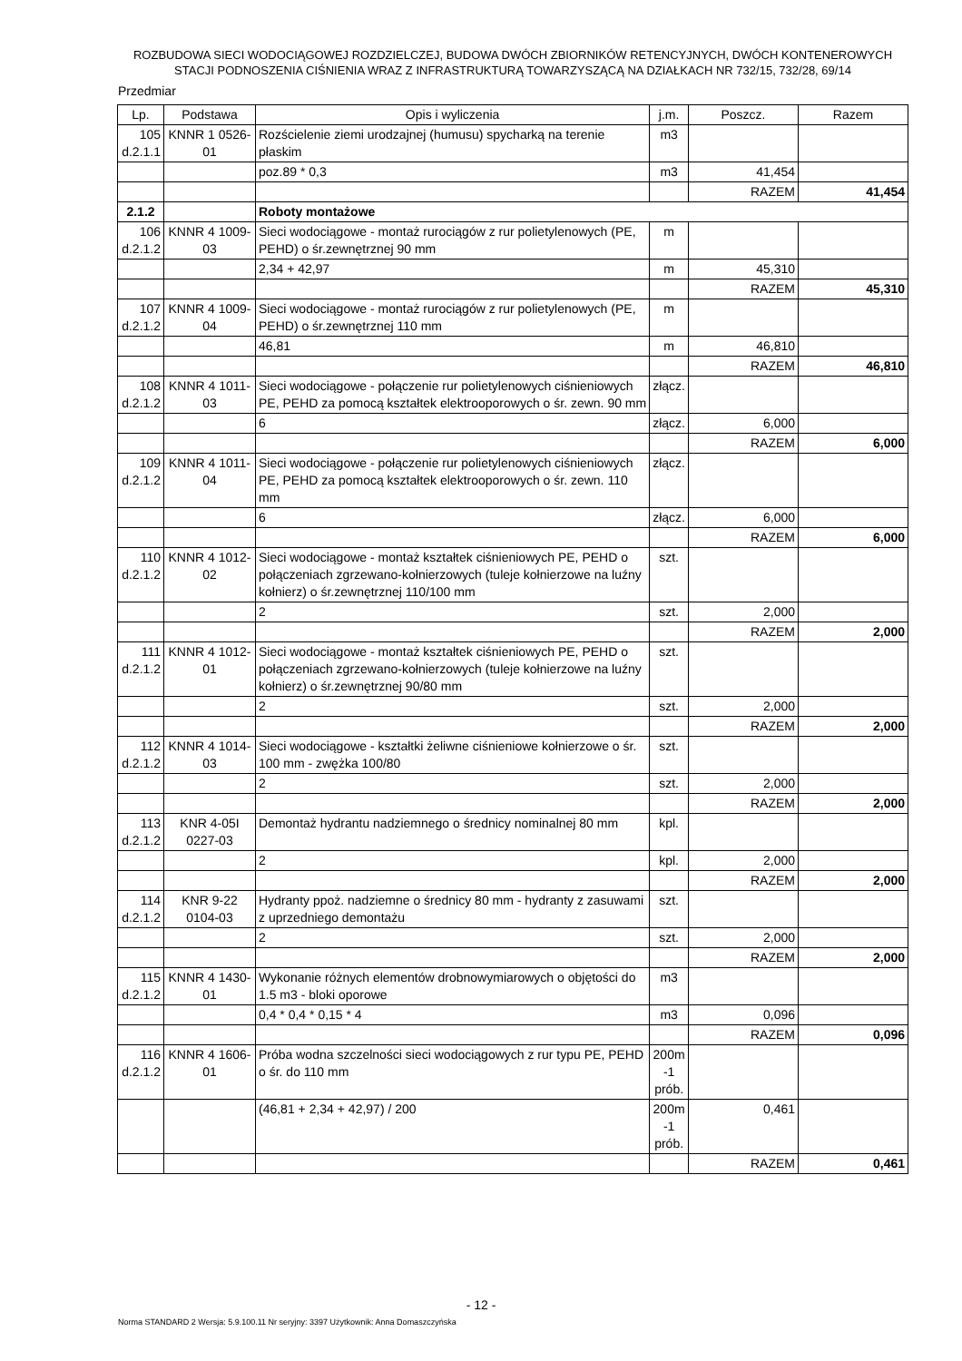ROZBUDOWA SIECI WODOCIĄGOWEJ ROZDZIELCZEJ, BUDOWA DWÓCH ZBIORNIKÓW RETENCYJNYCH, DWÓCH KONTENEROWYCH STACJI PODNOSZENIA CIŚNIENIA WRAZ Z INFRASTRUKTURĄ TOWARZYSZĄCĄ NA DZIAŁKACH NR 732/15, 732/28, 69/14
Przedmiar
| Lp. | Podstawa | Opis i wyliczenia | j.m. | Poszcz. | Razem |
| --- | --- | --- | --- | --- | --- |
| 105 d.2.1.1 | KNNR 1 0526-01 | Rozścielenie ziemi urodzajnej (humusu) spycharką na terenie płaskim | m3 | | |
| | | poz.89 * 0,3 | m3 | 41,454 | |
| | | | | RAZEM | 41,454 |
| 2.1.2 | | Roboty montażowe | | | |
| 106 d.2.1.2 | KNNR 4 1009-03 | Sieci wodociągowe - montaż rurociągów z rur polietylenowych (PE, PEHD) o śr.zewnętrznej 90 mm | m | | |
| | | 2,34 + 42,97 | m | 45,310 | |
| | | | | RAZEM | 45,310 |
| 107 d.2.1.2 | KNNR 4 1009-04 | Sieci wodociągowe - montaż rurociągów z rur polietylenowych (PE, PEHD) o śr.zewnętrznej 110 mm | m | | |
| | | 46,81 | m | 46,810 | |
| | | | | RAZEM | 46,810 |
| 108 d.2.1.2 | KNNR 4 1011-03 | Sieci wodociągowe - połączenie rur polietylenowych ciśnieniowych PE, PEHD za pomocą kształtek elektrooporowych o śr. zewn. 90 mm | złącz. | | |
| | | 6 | złącz. | 6,000 | |
| | | | | RAZEM | 6,000 |
| 109 d.2.1.2 | KNNR 4 1011-04 | Sieci wodociągowe - połączenie rur polietylenowych ciśnieniowych PE, PEHD za pomocą kształtek elektrooporowych o śr. zewn. 110 mm | złącz. | | |
| | | 6 | złącz. | 6,000 | |
| | | | | RAZEM | 6,000 |
| 110 d.2.1.2 | KNNR 4 1012-02 | Sieci wodociągowe - montaż kształtek ciśnieniowych PE, PEHD o połączeniach zgrzewano-kołnierzowych (tuleje kołnierzowe na luźny kołnierz) o śr.zewnętrznej 110/100 mm | szt. | | |
| | | 2 | szt. | 2,000 | |
| | | | | RAZEM | 2,000 |
| 111 d.2.1.2 | KNNR 4 1012-01 | Sieci wodociągowe - montaż kształtek ciśnieniowych PE, PEHD o połączeniach zgrzewano-kołnierzowych (tuleje kołnierzowe na luźny kołnierz) o śr.zewnętrznej 90/80 mm | szt. | | |
| | | 2 | szt. | 2,000 | |
| | | | | RAZEM | 2,000 |
| 112 d.2.1.2 | KNNR 4 1014-03 | Sieci wodociągowe - kształtki żeliwne ciśnieniowe kołnierzowe o śr. 100 mm - zwężka 100/80 | szt. | | |
| | | 2 | szt. | 2,000 | |
| | | | | RAZEM | 2,000 |
| 113 d.2.1.2 | KNR 4-05I 0227-03 | Demontaż hydrantu nadziemnego o średnicy nominalnej 80 mm | kpl. | | |
| | | 2 | kpl. | 2,000 | |
| | | | | RAZEM | 2,000 |
| 114 d.2.1.2 | KNR 9-22 0104-03 | Hydranty ppoż. nadziemne o średnicy 80 mm - hydranty z zasuwami z uprzedniego demontażu | szt. | | |
| | | 2 | szt. | 2,000 | |
| | | | | RAZEM | 2,000 |
| 115 d.2.1.2 | KNNR 4 1430-01 | Wykonanie różnych elementów drobnowymiarowych o objętości do 1.5 m3 - bloki oporowe | m3 | | |
| | | 0,4 * 0,4 * 0,15 * 4 | m3 | 0,096 | |
| | | | | RAZEM | 0,096 |
| 116 d.2.1.2 | KNNR 4 1606-01 | Próba wodna szczelności sieci wodociągowych z rur typu PE, PEHD o śr. do 110 mm | 200m -1 prób. | | |
| | | (46,81 + 2,34 + 42,97) / 200 | 200m -1 prób. | 0,461 | |
| | | | | RAZEM | 0,461 |
- 12 -
Norma STANDARD 2 Wersja: 5.9.100.11 Nr seryjny: 3397 Użytkownik: Anna Domaszczyńska